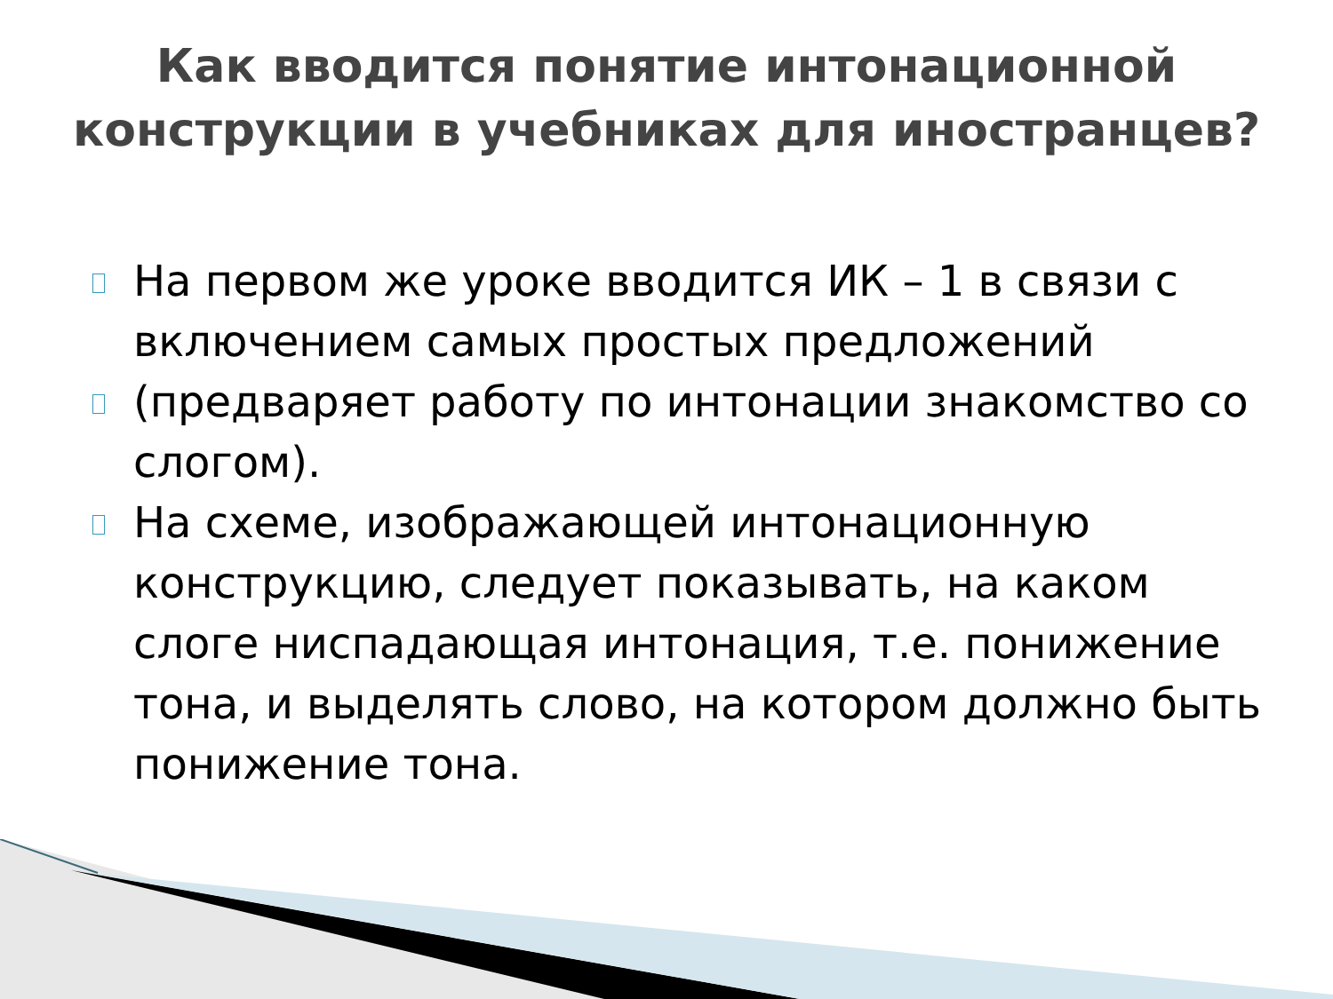Как вводится понятие интонационной конструкции в учебниках для иностранцев?
На первом же уроке вводится ИК – 1 в связи с включением самых простых предложений
(предваряет работу по интонации знакомство со слогом).
На схеме, изображающей интонационную конструкцию, следует показывать, на каком слоге ниспадающая интонация, т.е. понижение тона, и выделять слово, на котором должно быть понижение тона.